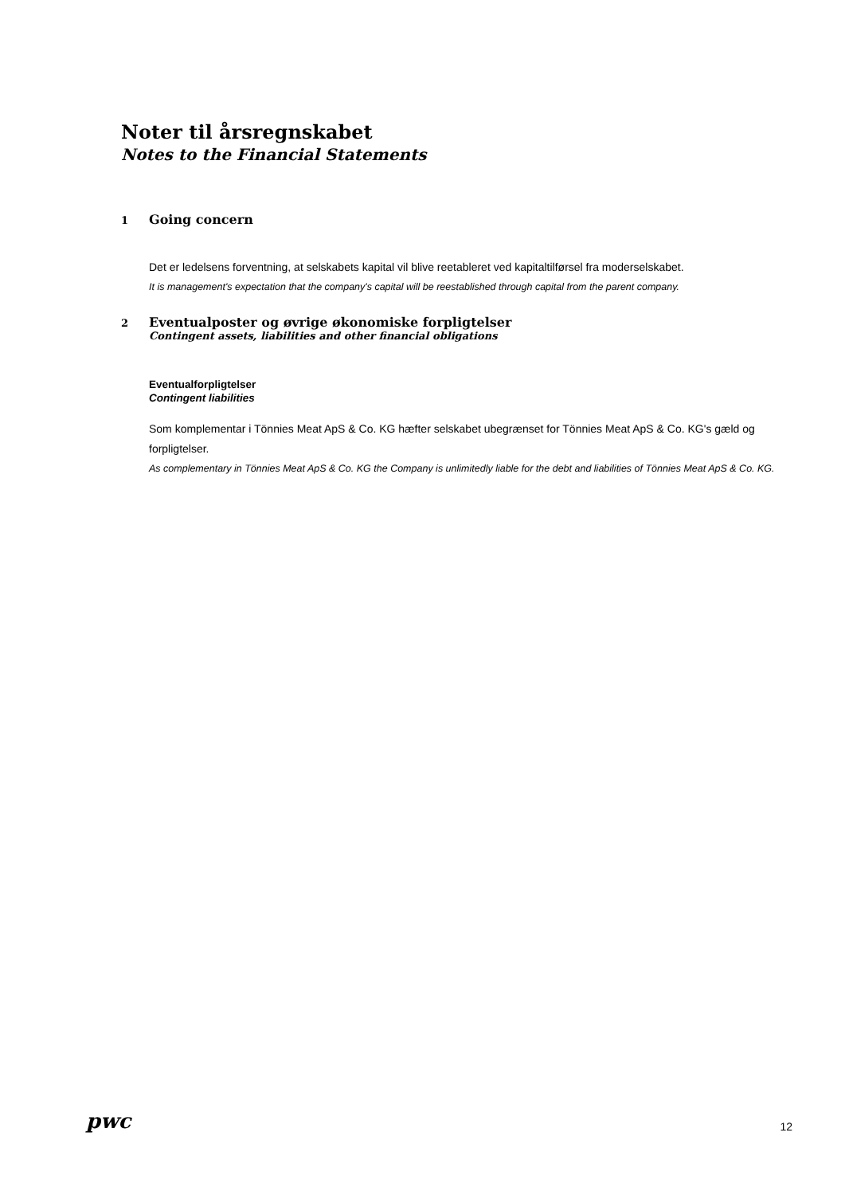Noter til årsregnskabet
Notes to the Financial Statements
1 Going concern
Det er ledelsens forventning, at selskabets kapital vil blive reetableret ved kapitaltilførsel fra moderselskabet.
It is management's expectation that the company's capital will be reestablished through capital from the parent company.
2 Eventualposter og øvrige økonomiske forpligtelser
Contingent assets, liabilities and other financial obligations
Eventualforpligtelser
Contingent liabilities
Som komplementar i Tönnies Meat ApS & Co. KG hæfter selskabet ubegrænset for Tönnies Meat ApS & Co. KG's gæld og forpligtelser.
As complementary in Tönnies Meat ApS & Co. KG the Company is unlimitedly liable for the debt and liabilities of Tönnies Meat ApS & Co. KG.
pwc 12